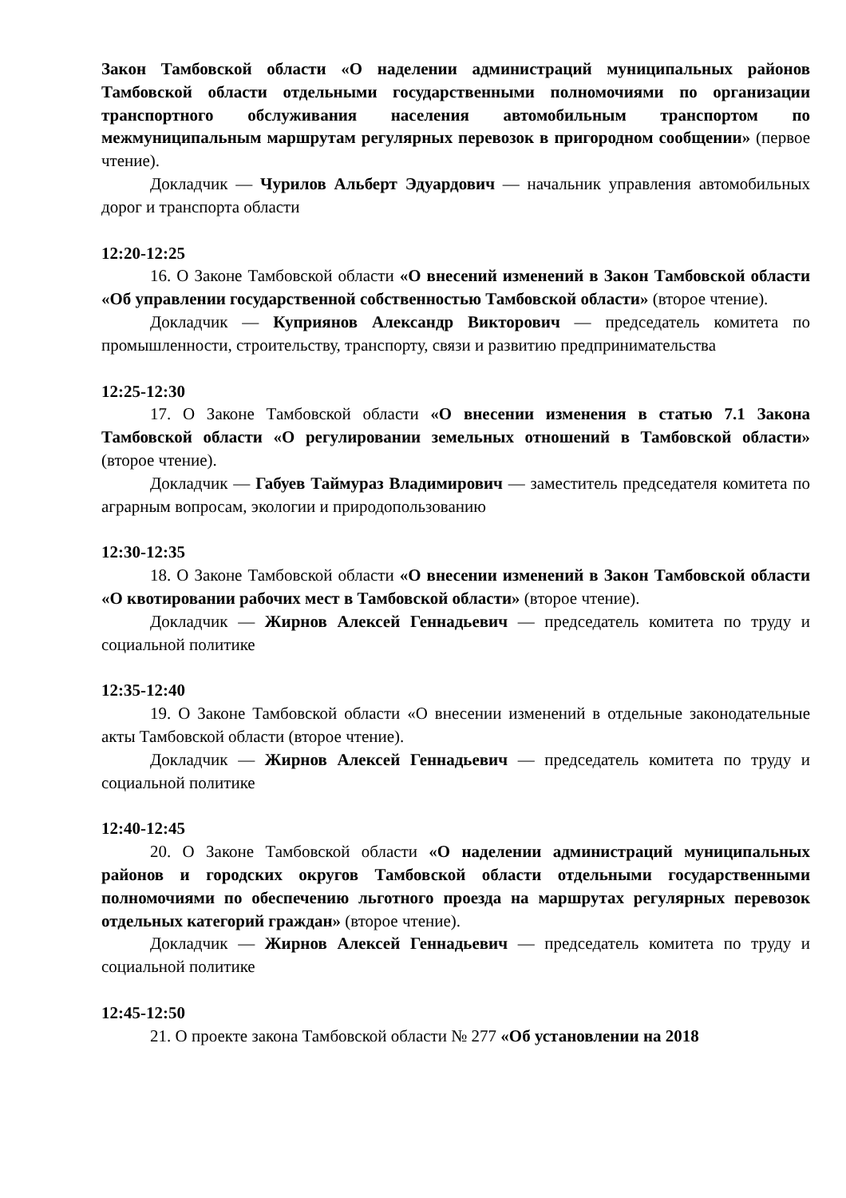Закон Тамбовской области «О наделении администраций муниципальных районов Тамбовской области отдельными государственными полномочиями по организации транспортного обслуживания населения автомобильным транспортом по межмуниципальным маршрутам регулярных перевозок в пригородном сообщении» (первое чтение).
Докладчик — Чурилов Альберт Эдуардович — начальник управления автомобильных дорог и транспорта области
12:20-12:25
16. О Законе Тамбовской области «О внесений изменений в Закон Тамбовской области «Об управлении государственной собственностью Тамбовской области» (второе чтение).
Докладчик — Куприянов Александр Викторович — председатель комитета по промышленности, строительству, транспорту, связи и развитию предпринимательства
12:25-12:30
17. О Законе Тамбовской области «О внесении изменения в статью 7.1 Закона Тамбовской области «О регулировании земельных отношений в Тамбовской области» (второе чтение).
Докладчик — Габуев Таймураз Владимирович — заместитель председателя комитета по аграрным вопросам, экологии и природопользованию
12:30-12:35
18. О Законе Тамбовской области «О внесении изменений в Закон Тамбовской области «О квотировании рабочих мест в Тамбовской области» (второе чтение).
Докладчик — Жирнов Алексей Геннадьевич — председатель комитета по труду и социальной политике
12:35-12:40
19. О Законе Тамбовской области «О внесении изменений в отдельные законодательные акты Тамбовской области (второе чтение).
Докладчик — Жирнов Алексей Геннадьевич — председатель комитета по труду и социальной политике
12:40-12:45
20. О Законе Тамбовской области «О наделении администраций муниципальных районов и городских округов Тамбовской области отдельными государственными полномочиями по обеспечению льготного проезда на маршрутах регулярных перевозок отдельных категорий граждан» (второе чтение).
Докладчик — Жирнов Алексей Геннадьевич — председатель комитета по труду и социальной политике
12:45-12:50
21. О проекте закона Тамбовской области № 277 «Об установлении на 2018